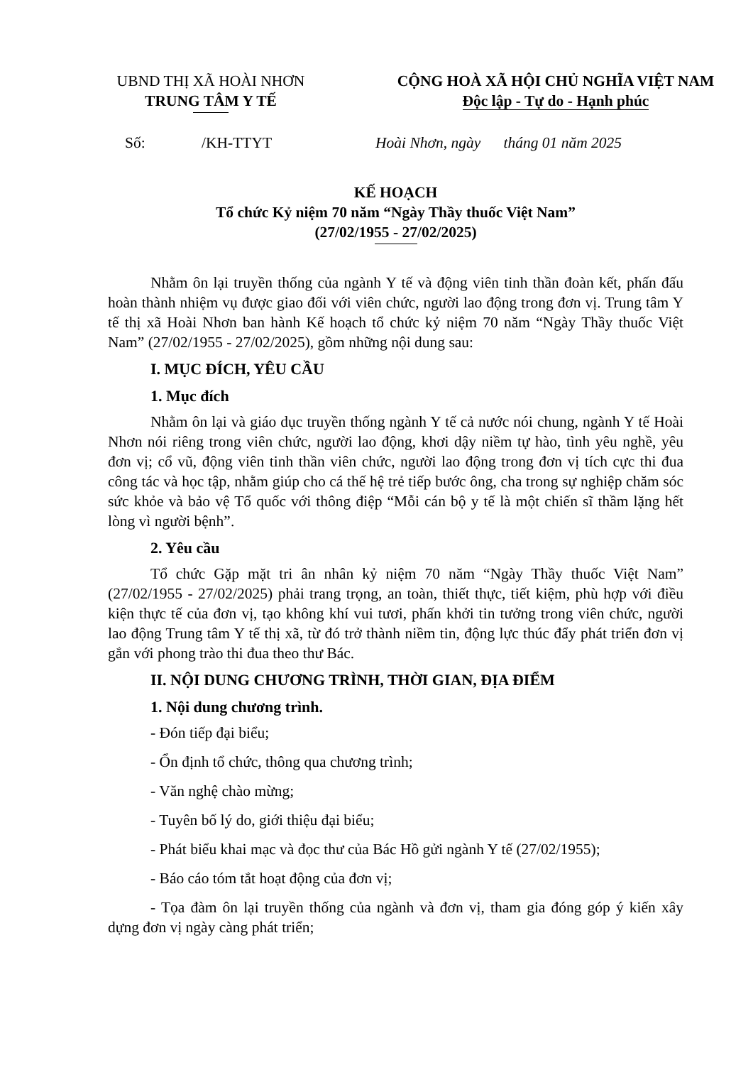UBND THỊ XÃ HOÀI NHƠN
TRUNG TÂM Y TẾ
CỘNG HOÀ XÃ HỘI CHỦ NGHĨA VIỆT NAM
Độc lập - Tự do - Hạnh phúc
Số: /KH-TTYT Hoài Nhơn, ngày tháng 01 năm 2025
KẾ HOẠCH
Tổ chức Kỷ niệm 70 năm “Ngày Thầy thuốc Việt Nam”
(27/02/1955 - 27/02/2025)
Nhằm ôn lại truyền thống của ngành Y tế và động viên tinh thần đoàn kết, phấn đấu hoàn thành nhiệm vụ được giao đối với viên chức, người lao động trong đơn vị. Trung tâm Y tế thị xã Hoài Nhơn ban hành Kế hoạch tổ chức kỷ niệm 70 năm “Ngày Thầy thuốc Việt Nam” (27/02/1955 - 27/02/2025), gồm những nội dung sau:
I. MỤC ĐÍCH, YÊU CẦU
1. Mục đích
Nhằm ôn lại và giáo dục truyền thống ngành Y tế cả nước nói chung, ngành Y tế Hoài Nhơn nói riêng trong viên chức, người lao động, khơi dậy niềm tự hào, tình yêu nghề, yêu đơn vị; cổ vũ, động viên tinh thần viên chức, người lao động trong đơn vị tích cực thi đua công tác và học tập, nhằm giúp cho cá thế hệ trẻ tiếp bước ông, cha trong sự nghiệp chăm sóc sức khỏe và bảo vệ Tổ quốc với thông điệp “Mỗi cán bộ y tế là một chiến sĩ thầm lặng hết lòng vì người bệnh”.
2. Yêu cầu
Tổ chức Gặp mặt tri ân nhân kỷ niệm 70 năm “Ngày Thầy thuốc Việt Nam” (27/02/1955 - 27/02/2025) phải trang trọng, an toàn, thiết thực, tiết kiệm, phù hợp với điều kiện thực tế của đơn vị, tạo không khí vui tươi, phấn khởi tin tưởng trong viên chức, người lao động Trung tâm Y tế thị xã, từ đó trở thành niềm tin, động lực thúc đẩy phát triển đơn vị gắn với phong trào thi đua theo thư Bác.
II. NỘI DUNG CHƯƠNG TRÌNH, THỜI GIAN, ĐỊA ĐIỂM
1. Nội dung chương trình.
- Đón tiếp đại biểu;
- Ổn định tổ chức, thông qua chương trình;
- Văn nghệ chào mừng;
- Tuyên bố lý do, giới thiệu đại biểu;
- Phát biểu khai mạc và đọc thư của Bác Hồ gửi ngành Y tế (27/02/1955);
- Báo cáo tóm tắt hoạt động của đơn vị;
- Tọa đàm ôn lại truyền thống của ngành và đơn vị, tham gia đóng góp ý kiến xây dựng đơn vị ngày càng phát triển;